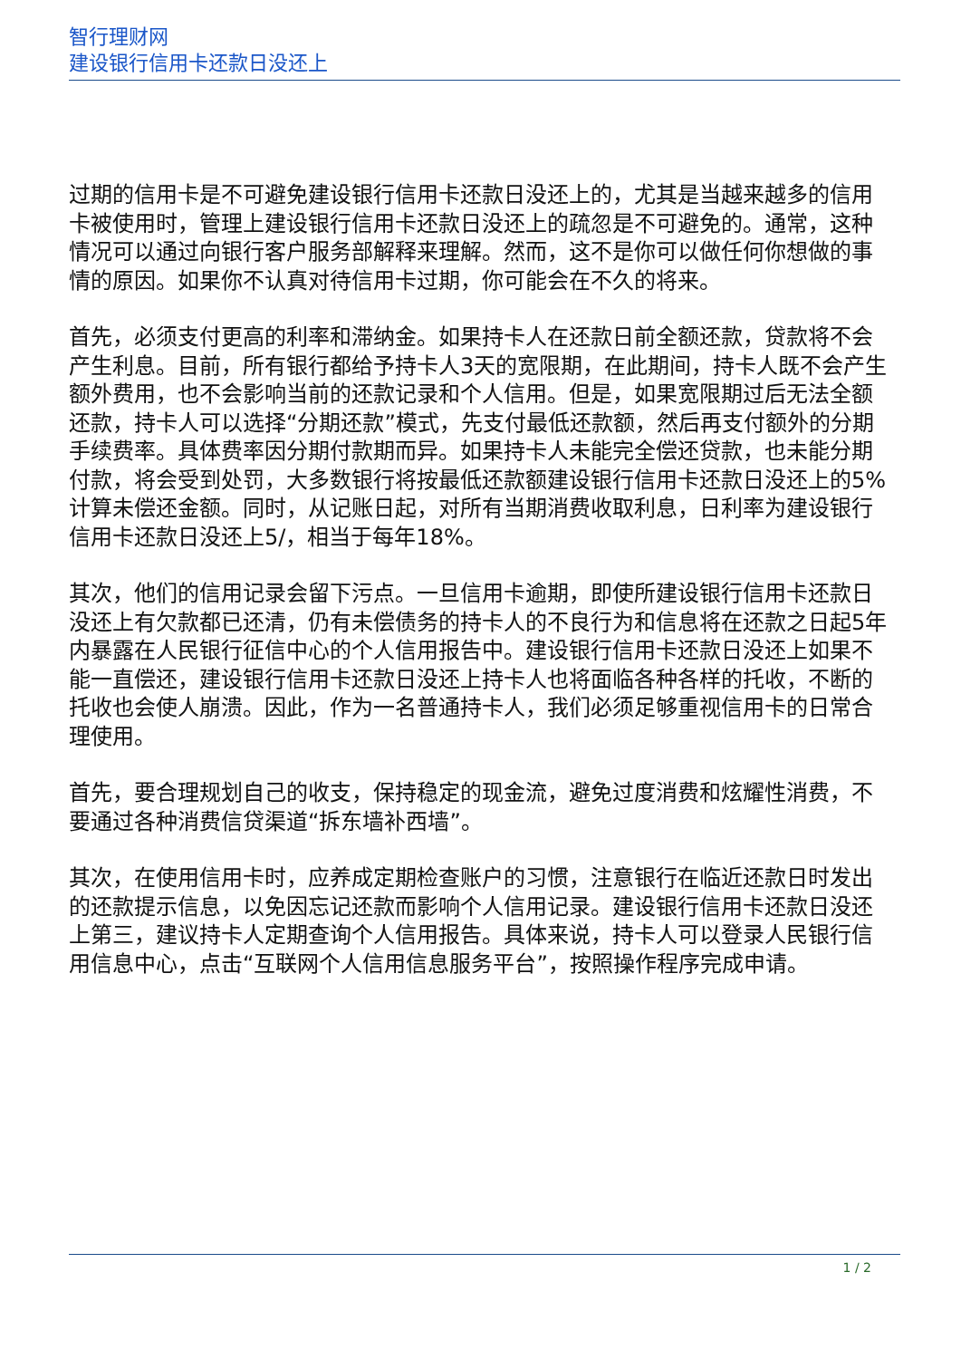智行理财网
建设银行信用卡还款日没还上
过期的信用卡是不可避免建设银行信用卡还款日没还上的，尤其是当越来越多的信用卡被使用时，管理上建设银行信用卡还款日没还上的疏忽是不可避免的。通常，这种情况可以通过向银行客户服务部解释来理解。然而，这不是你可以做任何你想做的事情的原因。如果你不认真对待信用卡过期，你可能会在不久的将来。
首先，必须支付更高的利率和滞纳金。如果持卡人在还款日前全额还款，贷款将不会产生利息。目前，所有银行都给予持卡人3天的宽限期，在此期间，持卡人既不会产生额外费用，也不会影响当前的还款记录和个人信用。但是，如果宽限期过后无法全额还款，持卡人可以选择“分期还款”模式，先支付最低还款额，然后再支付额外的分期手续费率。具体费率因分期付款期而异。如果持卡人未能完全偿还贷款，也未能分期付款，将会受到处罚，大多数银行将按最低还款额建设银行信用卡还款日没还上的5%计算未偿还金额。同时，从记账日起，对所有当期消费收取利息，日利率为建设银行信用卡还款日没还上5/，相当于每年18%。
其次，他们的信用记录会留下污点。一旦信用卡逾期，即使所建设银行信用卡还款日没还上有欠款都已还清，仍有未偿债务的持卡人的不良行为和信息将在还款之日起5年内暴露在人民银行征信中心的个人信用报告中。建设银行信用卡还款日没还上如果不能一直偿还，建设银行信用卡还款日没还上持卡人也将面临各种各样的托收，不断的托收也会使人崩溃。因此，作为一名普通持卡人，我们必须足够重视信用卡的日常合理使用。
首先，要合理规划自己的收支，保持稳定的现金流，避免过度消费和炫耀性消费，不要通过各种消费信贷渠道“拆东墙补西墙”。
其次，在使用信用卡时，应养成定期检查账户的习惯，注意银行在临近还款日时发出的还款提示信息，以免因忘记还款而影响个人信用记录。建设银行信用卡还款日没还上第三，建议持卡人定期查询个人信用报告。具体来说，持卡人可以登录人民银行信用信息中心，点击“互联网个人信用信息服务平台”，按照操作程序完成申请。
1 / 2